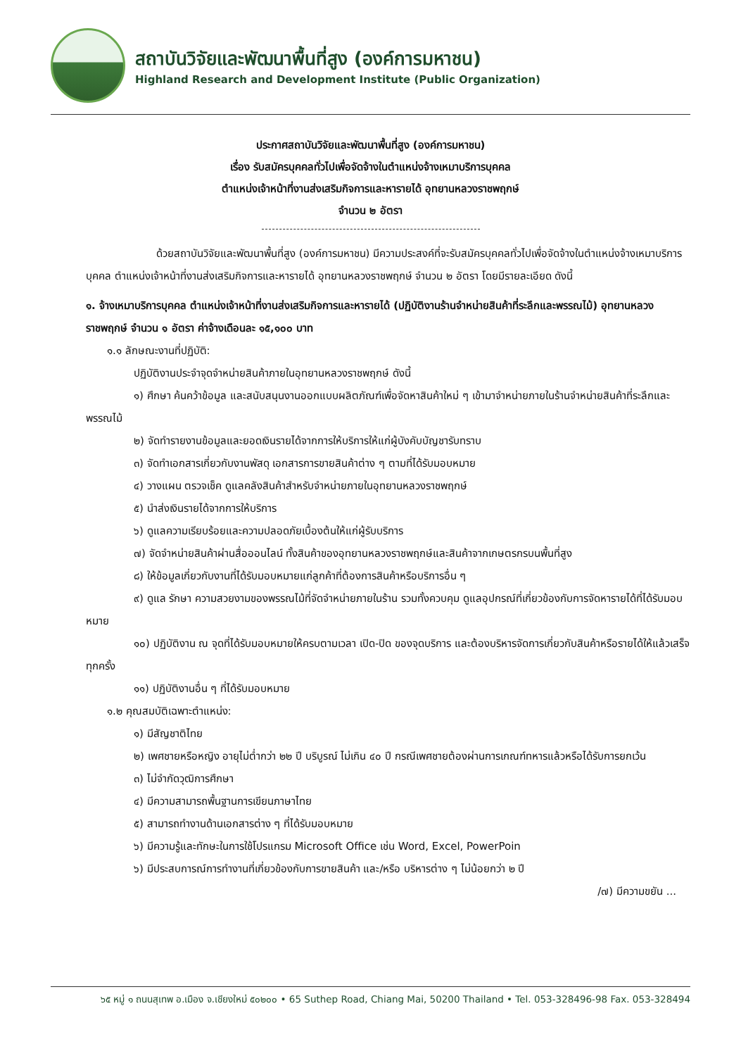สถาบันวิจัยและพัฒนาพื้นที่สูง (องค์การมหาชน)
Highland Research and Development Institute (Public Organization)
ประกาศสถาบันวิจัยและพัฒนาพื้นที่สูง (องค์การมหาชน)
เรื่อง รับสมัครบุคคลทั่วไปเพื่อจัดจ้างในตำแหน่งจ้างเหมาบริการบุคคล
ตำแหน่งเจ้าหน้าที่งานส่งเสริมกิจการและหารายได้ อุทยานหลวงราชพฤกษ์
จำนวน ๒ อัตรา
ด้วยสถาบันวิจัยและพัฒนาพื้นที่สูง (องค์การมหาชน) มีความประสงค์ที่จะรับสมัครบุคคลทั่วไปเพื่อจัดจ้างในตำแหน่งจ้างเหมาบริการบุคคล ตำแหน่งเจ้าหน้าที่งานส่งเสริมกิจการและหารายได้ อุทยานหลวงราชพฤกษ์ จำนวน ๒ อัตรา โดยมีรายละเอียด ดังนี้
๑. จ้างเหมาบริการบุคคล ตำแหน่งเจ้าหน้าที่งานส่งเสริมกิจการและหารายได้ (ปฏิบัติงานร้านจำหน่ายสินค้าที่ระลึกและพรรณไม้) อุทยานหลวงราชพฤกษ์ จำนวน ๑ อัตรา ค่าจ้างเดือนละ ๑๕,๑๐๐ บาท
๑.๑ ลักษณะงานที่ปฏิบัติ:
ปฏิบัติงานประจำจุดจำหน่ายสินค้าภายในอุทยานหลวงราชพฤกษ์ ดังนี้
๑) ศึกษา ค้นคว้าข้อมูล และสนับสนุนงานออกแบบผลิตภัณฑ์เพื่อจัดหาสินค้าใหม่ ๆ เข้ามาจำหน่ายภายในร้านจำหน่ายสินค้าที่ระลึกและพรรณไม้
๒) จัดทำรายงานข้อมูลและยอดเงินรายได้จากการให้บริการให้แก่ผู้บังคับบัญชารับทราบ
๓) จัดทำเอกสารเกี่ยวกับงานพัสดุ เอกสารการขายสินค้าต่าง ๆ ตามที่ได้รับมอบหมาย
๔) วางแผน ตรวจเช็ค ดูแลคลังสินค้าสำหรับจำหน่ายภายในอุทยานหลวงราชพฤกษ์
๕) นำส่งเงินรายได้จากการให้บริการ
๖) ดูแลความเรียบร้อยและความปลอดภัยเบื้องต้นให้แก่ผู้รับบริการ
๗) จัดจำหน่ายสินค้าผ่านสื่อออนไลน์ ทั้งสินค้าของอุทยานหลวงราชพฤกษ์และสินค้าจากเกษตรกรบนพื้นที่สูง
๘) ให้ข้อมูลเกี่ยวกับงานที่ได้รับมอบหมายแก่ลูกค้าที่ต้องการสินค้าหรือบริการอื่น ๆ
๙) ดูแล รักษา ความสวยงามของพรรณไม้ที่จัดจำหน่ายภายในร้าน รวมทั้งควบคุม ดูแลอุปกรณ์ที่เกี่ยวข้องกับการจัดหารายได้ที่ได้รับมอบหมาย
๑๐) ปฏิบัติงาน ณ จุดที่ได้รับมอบหมายให้ครบตามเวลา เปิด-ปิด ของจุดบริการ และต้องบริหารจัดการเกี่ยวกับสินค้าหรือรายได้ให้แล้วเสร็จทุกครั้ง
๑๑) ปฏิบัติงานอื่น ๆ ที่ได้รับมอบหมาย
๑.๒ คุณสมบัติเฉพาะตำแหน่ง:
๑) มีสัญชาติไทย
๒) เพศชายหรือหญิง อายุไม่ต่ำกว่า ๒๒ ปี บริบูรณ์ ไม่เกิน ๔๐ ปี กรณีเพศชายต้องผ่านการเกณฑ์ทหารแล้วหรือได้รับการยกเว้น
๓) ไม่จำกัดวุฒิการศึกษา
๔) มีความสามารถพื้นฐานการเขียนภาษาไทย
๕) สามารถทำงานด้านเอกสารต่าง ๆ ที่ได้รับมอบหมาย
๖) มีความรู้และทักษะในการใช้โปรแกรม Microsoft Office เช่น Word, Excel, PowerPoin
๖) มีประสบการณ์การทำงานที่เกี่ยวข้องกับการขายสินค้า และ/หรือ บริหารต่าง ๆ ไม่น้อยกว่า ๒ ปี
/๗) มีความขยัน ...
๖๕ หมู่ ๑ ถนนสุเทพ อ.เมือง จ.เชียงใหม่ ๕๐๒๐๐ • 65 Suthep Road, Chiang Mai, 50200 Thailand • Tel. 053-328496-98 Fax. 053-328494